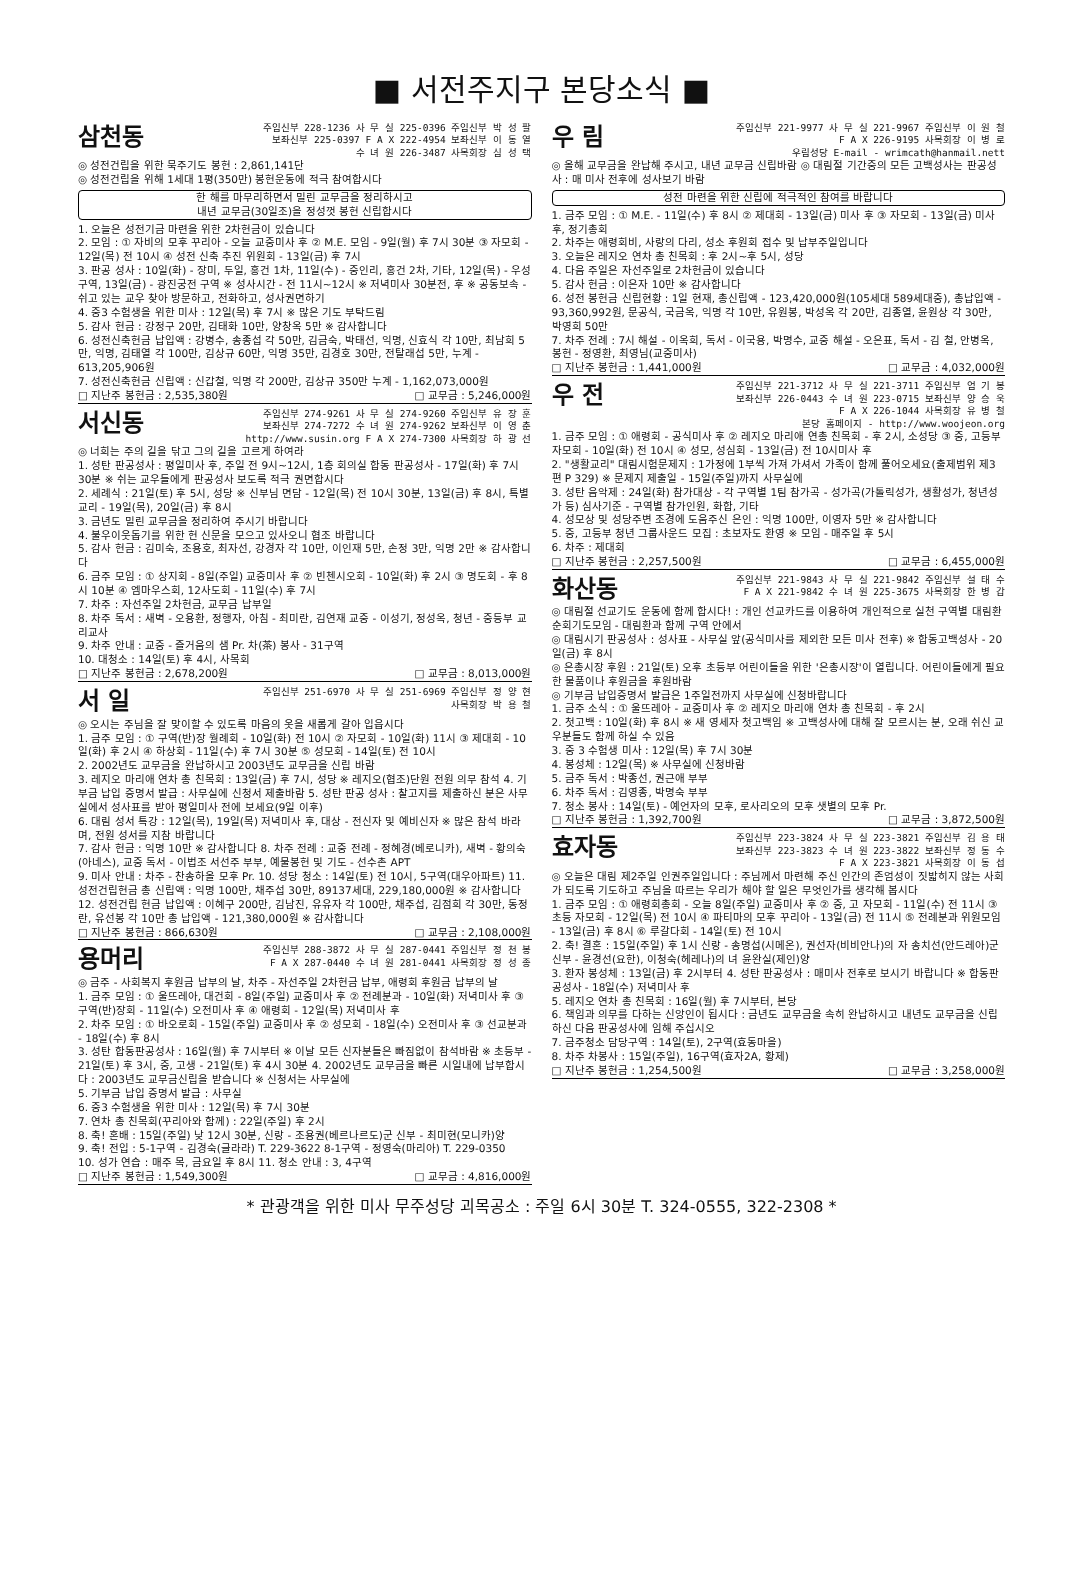■ 서전주지구 본당소식 ■
삼천동
주임신부 228-1236 사 무 실 225-0396 주임신부 박 성 팔
보좌신부 225-0397 F A X 222-4954 보좌신부 이 동 열
수 녀 원 226-3487 사목회장 심 성 택
◎ 성전건립을 위한 묵주기도 봉헌 : 2,861,141단
◎ 성전건립을 위해 1세대 1평(350만) 봉헌운동에 적극 참여합시다
한 해를 마무리하면서 밀린 교무금을 정리하시고
내년 교무금(30일조)을 정성껏 봉헌 신립합시다
1. 오늘은 성전기금 마련을 위한 2차헌금이 있습니다
2. 모임 : ① 자비의 모후 꾸리아 - 오늘 교중미사 후 ② M.E. 모임 - 9일(월) 후 7시 30분 ③ 자모회 - 12일(목) 전 10시 ④ 성전 신축 추진 위원회 - 13일(금) 후 7시
3. 판공 성사 : 10일(화) - 장미, 두일, 홍건 1차, 11일(수) - 중인리, 홍건 2차, 기타, 12일(목) - 우성구역, 13일(금) - 광진궁전 구역 ※ 성사시간 - 전 11시~12시 ※ 저녁미사 30분전, 후 ※ 공동보속 - 쉬고 있는 교우 찾아 방문하고, 전화하고, 성사권면하기
4. 중3 수험생을 위한 미사 : 12일(목) 후 7시 ※ 많은 기도 부탁드림
5. 감사 헌금 : 강정구 20만, 김태화 10만, 양창옥 5만 ※ 감사합니다
6. 성전신축헌금 납입액 : 강병수, 송종섭 각 50만, 김금숙, 박태선, 익명, 신효식 각 10만, 최남희 5만, 익명, 김태열 각 100만, 김상규 60만, 익명 35만, 김경호 30만, 전탈래섭 5만, 누계 - 613,205,906원
7. 성전신축헌금 신립액 : 신갑철, 익명 각 200만, 김상규 350만 누계 - 1,162,073,000원
□ 지난주 봉헌금 : 2,535,380원 □ 교무금 : 5,246,000원
서신동
주임신부 274-9261 사 무 실 274-9260 주임신부 유 장 훈
보좌신부 274-7272 수 녀 원 274-9262 보좌신부 이 영 춘
http://www.susin.org F A X 274-7300 사목회장 하 광 선
◎ 너희는 주의 길을 닦고 그의 길을 고르게 하여라
1. 성탄 판공성사 : 평일미사 후, 주일 전 9시~12시, 1층 회의실 합동 판공성사 - 17일(화) 후 7시 30분 ※ 쉬는 교우들에게 판공성사 보도록 적극 권면합시다
2. 세례식 : 21일(토) 후 5시, 성당 ※ 신부님 면담 - 12일(목) 전 10시 30분, 13일(금) 후 8시, 특별교리 - 19일(목), 20일(금) 후 8시
3. 금년도 밀린 교무금을 정리하여 주시기 바랍니다
4. 불우이웃돕기를 위한 헌 신문을 모으고 있사오니 협조 바랍니다
5. 감사 헌금 : 김미숙, 조용호, 최자선, 강경자 각 10만, 이인재 5만, 손정 3만, 익명 2만 ※ 감사합니다
6. 금주 모임 : ① 상지회 - 8일(주일) 교중미사 후 ② 빈첸시오회 - 10일(화) 후 2시 ③ 명도회 - 후 8시 10분 ④ 엠마우스회, 12사도회 - 11일(수) 후 7시
7. 차주 : 자선주일 2차헌금, 교무금 납부일
8. 차주 독서 : 새벽 - 오용환, 정행자, 아침 - 최미란, 김연재 교중 - 이성기, 정성옥, 청년 - 중등부 교리교사
9. 차주 안내 : 교중 - 즐거움의 샘 Pr. 차(茶) 봉사 - 31구역
10. 대청소 : 14일(토) 후 4시, 사목회
□ 지난주 봉헌금 : 2,678,200원 □ 교무금 : 8,013,000원
서 일
주임신부 251-6970 사 무 실 251-6969 주임신부 정 양 현
사목회장 박 용 철
◎ 오시는 주님을 잘 맞이할 수 있도록 마음의 옷을 새롭게 갈아 입읍시다
1. 금주 모임 : ① 구역(반)장 월례회 - 10일(화) 전 10시 ② 자모회 - 10일(화) 11시 ③ 제대회 - 10일(화) 후 2시 ④ 하상회 - 11일(수) 후 7시 30분 ⑤ 성모회 - 14일(토) 전 10시
2. 2002년도 교무금을 완납하시고 2003년도 교무금을 신립 바람
3. 레지오 마리애 연차 총 친목회 : 13일(금) 후 7시, 성당 ※ 레지오(협조)단원 전원 의무 참석 4. 기부금 납입 증명서 발급 : 사무실에 신청서 제출바람 5. 성탄 판공 성사 : 찰고지를 제출하신 분은 사무실에서 성사표를 받아 평일미사 전에 보세요(9일 이후)
6. 대림 성서 특강 : 12일(목), 19일(목) 저녁미사 후, 대상 - 전신자 및 예비신자 ※ 많은 참석 바라며, 전원 성서를 지참 바랍니다
7. 감사 헌금 : 익명 10만 ※ 감사합니다 8. 차주 전례 : 교중 전례 - 정혜경(베로니카), 새벽 - 황의숙(아네스), 교중 독서 - 이법조 서선주 부부, 예물봉헌 및 기도 - 선수촌 APT
9. 미사 안내 : 차주 - 찬송하올 모후 Pr. 10. 성당 청소 : 14일(토) 전 10시, 5구역(대우아파트) 11. 성전건립헌금 총 신립액 : 익명 100만, 채주섭 30만, 89137세대, 229,180,000원 ※ 감사합니다
12. 성전건립 헌금 납입액 : 이혜구 200만, 김남진, 유유자 각 100만, 채주섭, 김점희 각 30만, 동정란, 유선봉 각 10만 총 납입액 - 121,380,000원 ※ 감사합니다
□ 지난주 봉헌금 : 866,630원 □ 교무금 : 2,108,000원
용머리
주임신부 288-3872 사 무 실 287-0441 주임신부 정 천 봉
F A X 287-0440 수 녀 원 281-0441 사목회장 정 성 종
◎ 금주 - 사회복지 후원금 납부의 날, 차주 - 자선주일 2차헌금 납부, 애령회 후원금 납부의 날
1. 금주 모임 : ① 울뜨레아, 대건회 - 8일(주일) 교중미사 후 ② 전례분과 - 10일(화) 저녁미사 후 ③ 구역(반)장회 - 11일(수) 오전미사 후 ④ 애령회 - 12일(목) 저녁미사 후
2. 차주 모임 : ① 바오로회 - 15일(주일) 교중미사 후 ② 성모회 - 18일(수) 오전미사 후 ③ 선교분과 - 18일(수) 후 8시
3. 성탄 합동판공성사 : 16일(월) 후 7시부터 ※ 이날 모든 신자분들은 빠짐없이 참석바람 ※ 초등부 - 21일(토) 후 3시, 중, 고생 - 21일(토) 후 4시 30분 4. 2002년도 교무금을 빠른 시일내에 납부합시다 : 2003년도 교무금신립을 받습니다 ※ 신청서는 사무실에
5. 기부금 납입 증명서 발급 : 사무실
6. 중3 수험생을 위한 미사 : 12일(목) 후 7시 30분
7. 연차 총 친목회(꾸리아와 함께) : 22일(주일) 후 2시
8. 축! 혼배 : 15일(주일) 낮 12시 30분, 신랑 - 조용권(베르나르도)군 신부 - 최미현(모니카)양
9. 축! 전입 : 5-1구역 - 김경숙(글라라) T. 229-3622 8-1구역 - 정영숙(마리아) T. 229-0350
10. 성가 연습 : 매주 목, 금요일 후 8시 11. 청소 안내 : 3, 4구역
□ 지난주 봉헌금 : 1,549,300원 □ 교무금 : 4,816,000원
우 림
주임신부 221-9977 사 무 실 221-9967 주임신부 이 원 철
F A X 226-9195 사목회장 이 병 로
우림성당 E-mail - wrimcath@hanmail.nett
◎ 올해 교무금을 완납해 주시고, 내년 교무금 신립바람 ◎ 대림절 기간중의 모든 고백성사는 판공성사 : 매 미사 전후에 성사보기 바람
성전 마련을 위한 신립에 적극적인 참여를 바랍니다
1. 금주 모임 : ① M.E. - 11일(수) 후 8시 ② 제대회 - 13일(금) 미사 후 ③ 자모회 - 13일(금) 미사 후, 정기총회
2. 차주는 애령회비, 사랑의 다리, 성소 후원회 접수 및 납부주일입니다
3. 오늘은 레지오 연차 총 친목회 : 후 2시~후 5시, 성당
4. 다음 주일은 자선주일로 2차헌금이 있습니다
5. 감사 헌금 : 이은자 10만 ※ 감사합니다
6. 성전 봉헌금 신립현황 : 1일 현재, 총신립액 - 123,420,000원(105세대 589세대중), 총납입액 - 93,360,992원, 문공식, 국금옥, 익명 각 10만, 유원봉, 박성옥 각 20만, 김종열, 윤원상 각 30만, 박영희 50만
7. 차주 전례 : 7시 해설 - 이옥희, 독서 - 이국용, 박명수, 교중 해설 - 오은표, 독서 - 김 철, 안병옥, 봉헌 - 정영환, 최영님(교중미사)
□ 지난주 봉헌금 : 1,441,000원 □ 교무금 : 4,032,000원
우 전
주임신부 221-3712 사 무 실 221-3711 주임신부 엄 기 봉
보좌신부 226-0443 수 녀 원 223-0715 보좌신부 양 승 욱
F A X 226-1044 사목회장 유 병 철
본당 홈페이지 - http://www.woojeon.org
1. 금주 모임 : ① 애령회 - 공식미사 후 ② 레지오 마리애 연총 친목회 - 후 2시, 소성당 ③ 중, 고등부 자모회 - 10일(화) 전 10시 ④ 성모, 성심회 - 13일(금) 전 10시미사 후
2. "생활교리" 대림시험문제지 : 1가정에 1부씩 가져 가셔서 가족이 함께 풀어오세요(출제범위 제3편 P 329) ※ 문제지 제출일 - 15일(주일)까지 사무실에
3. 성탄 음악제 : 24일(화) 참가대상 - 각 구역별 1팀 참가곡 - 성가곡(가톨릭성가, 생활성가, 청년성가 등) 심사기준 - 구역별 참가인원, 화합, 기타
4. 성모상 및 성당주변 조경에 도움주신 은인 : 익명 100만, 이영자 5만 ※ 감사합니다
5. 중, 고등부 청년 그룹사운드 모집 : 초보자도 환영 ※ 모임 - 매주일 후 5시
6. 차주 : 제대회
□ 지난주 봉헌금 : 2,257,500원 □ 교무금 : 6,455,000원
화산동
주임신부 221-9843 사 무 실 221-9842 주임신부 설 태 수
F A X 221-9842 수 녀 원 225-3675 사목회장 한 병 갑
◎ 대림절 선교기도 운동에 함께 합시다! : 개인 선교카드를 이용하여 개인적으로 실천 구역별 대림환 순회기도모임 - 대림환과 함께 구역 안에서
◎ 대림시기 판공성사 : 성사표 - 사무실 앞(공식미사를 제외한 모든 미사 전후) ※ 합동고백성사 - 20일(금) 후 8시
◎ 은총시장 후원 : 21일(토) 오후 초등부 어린이들을 위한 '은총시장'이 열립니다. 어린이들에게 필요한 물품이나 후원금을 후원바람
◎ 기부금 납입증명서 발급은 1주일전까지 사무실에 신청바랍니다
1. 금주 소식 : ① 울뜨레아 - 교중미사 후 ② 레지오 마리애 연차 총 친목회 - 후 2시
2. 첫고백 : 10일(화) 후 8시 ※ 새 영세자 첫고백임 ※ 고백성사에 대해 잘 모르시는 분, 오래 쉬신 교우분들도 함께 하실 수 있음
3. 중 3 수험생 미사 : 12일(목) 후 7시 30분
4. 봉성체 : 12일(목) ※ 사무실에 신청바람
5. 금주 독서 : 박종선, 권근애 부부
6. 차주 독서 : 김영종, 박명숙 부부
7. 청소 봉사 : 14일(토) - 예언자의 모후, 로사리오의 모후 샛별의 모후 Pr.
□ 지난주 봉헌금 : 1,392,700원 □ 교무금 : 3,872,500원
효자동
주임신부 223-3824 사 무 실 223-3821 주임신부 김 용 태
보좌신부 223-3823 수 녀 원 223-3822 보좌신부 정 동 수
F A X 223-3821 사목회장 이 동 섭
◎ 오늘은 대림 제2주일 인권주일입니다 : 주님께서 마련해 주신 인간의 존엄성이 짓밟히지 않는 사회가 되도록 기도하고 주님을 따르는 우리가 해야 할 일은 무엇인가를 생각해 봅시다
1. 금주 모임 : ① 애령회총회 - 오늘 8일(주일) 교중미사 후 ② 중, 고 자모회 - 11일(수) 전 11시 ③ 초등 자모회 - 12일(목) 전 10시 ④ 파티마의 모후 꾸리아 - 13일(금) 전 11시 ⑤ 전례분과 위원모임 - 13일(금) 후 8시 ⑥ 루갈다회 - 14일(토) 전 10시
2. 축! 결혼 : 15일(주일) 후 1시 신랑 - 송명섭(시메온), 권선자(비비안나)의 자 송치선(안드레아)군 신부 - 윤경선(요한), 이청숙(헤레나)의 녀 윤완실(제인)양
3. 환자 봉성체 : 13일(금) 후 2시부터 4. 성탄 판공성사 : 매미사 전후로 보시기 바랍니다 ※ 합동판공성사 - 18일(수) 저녁미사 후
5. 레지오 연차 총 친목회 : 16일(월) 후 7시부터, 본당
6. 책임과 의무를 다하는 신앙인이 됩시다 : 금년도 교무금을 속히 완납하시고 내년도 교무금을 신립하신 다음 판공성사에 임해 주십시오
7. 금주청소 담당구역 : 14일(토), 2구역(효동마을)
8. 차주 차봉사 : 15일(주일), 16구역(효자2A, 황제)
□ 지난주 봉헌금 : 1,254,500원 □ 교무금 : 3,258,000원
* 관광객을 위한 미사 무주성당 괴목공소 : 주일 6시 30분 T. 324-0555, 322-2308 *